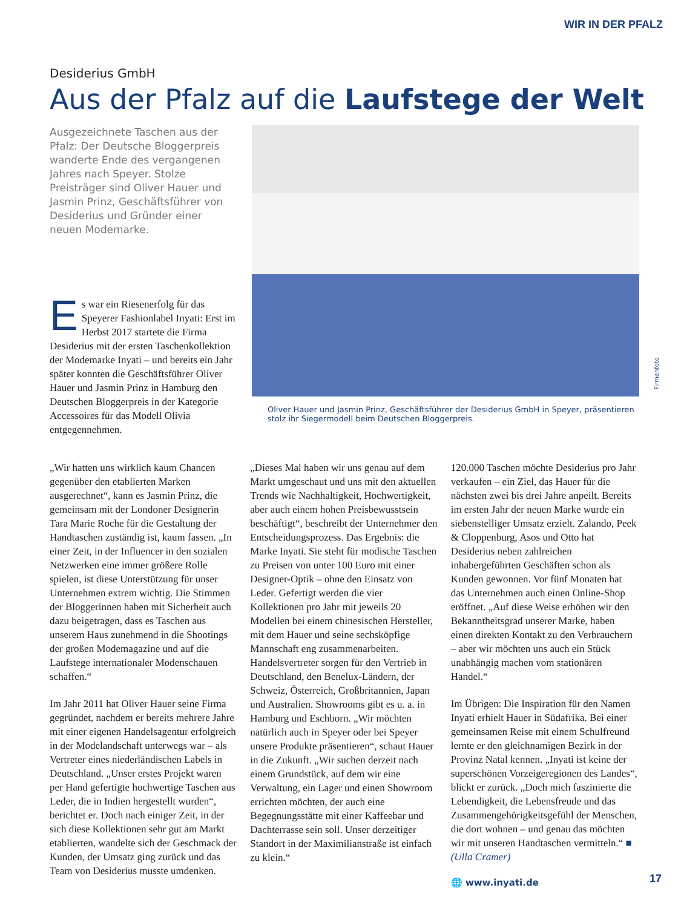WIR IN DER PFALZ
Desiderius GmbH
Aus der Pfalz auf die Laufstege der Welt
Ausgezeichnete Taschen aus der Pfalz: Der Deutsche Bloggerpreis wanderte Ende des vergangenen Jahres nach Speyer. Stolze Preisträger sind Oliver Hauer und Jasmin Prinz, Geschäftsführer von Desiderius und Gründer einer neuen Modemarke.
Es war ein Riesenerfolg für das Speyerer Fashionlabel Inyati: Erst im Herbst 2017 startete die Firma Desiderius mit der ersten Taschenkollektion der Modemarke Inyati – und bereits ein Jahr später konnten die Geschäftsführer Oliver Hauer und Jasmin Prinz in Hamburg den Deutschen Bloggerpreis in der Kategorie Accessoires für das Modell Olivia entgegennehmen.
Oliver Hauer und Jasmin Prinz, Geschäftsführer der Desiderius GmbH in Speyer, präsentieren stolz ihr Siegermodell beim Deutschen Bloggerpreis.
Firmenfoto
„Wir hatten uns wirklich kaum Chancen gegenüber den etablierten Marken ausgerechnet“, kann es Jasmin Prinz, die gemeinsam mit der Londoner Designerin Tara Marie Roche für die Gestaltung der Handtaschen zuständig ist, kaum fassen. „In einer Zeit, in der Influencer in den sozialen Netzwerken eine immer größere Rolle spielen, ist diese Unterstützung für unser Unternehmen extrem wichtig. Die Stimmen der Bloggerinnen haben mit Sicherheit auch dazu beigetragen, dass es Taschen aus unserem Haus zunehmend in die Shootings der großen Modemagazine und auf die Laufstege internationaler Modenschauen schaffen.“
Im Jahr 2011 hat Oliver Hauer seine Firma gegründet, nachdem er bereits mehrere Jahre mit einer eigenen Handelsagentur erfolgreich in der Modelandschaft unterwegs war – als Vertreter eines niederländischen Labels in Deutschland. „Unser erstes Projekt waren per Hand gefertigte hochwertige Taschen aus Leder, die in Indien hergestellt wurden“, berichtet er. Doch nach einiger Zeit, in der sich diese Kollektionen sehr gut am Markt etablierten, wandelte sich der Geschmack der Kunden, der Umsatz ging zurück und das Team von Desiderius musste umdenken.
„Dieses Mal haben wir uns genau auf dem Markt umgeschaut und uns mit den aktuellen Trends wie Nachhaltigkeit, Hochwertigkeit, aber auch einem hohen Preisbewusstsein beschäftigt“, beschreibt der Unternehmer den Entscheidungsprozess. Das Ergebnis: die Marke Inyati. Sie steht für modische Taschen zu Preisen von unter 100 Euro mit einer Designer-Optik – ohne den Einsatz von Leder. Gefertigt werden die vier Kollektionen pro Jahr mit jeweils 20 Modellen bei einem chinesischen Hersteller, mit dem Hauer und seine sechsköpfige Mannschaft eng zusammenarbeiten. Handelsvertreter sorgen für den Vertrieb in Deutschland, den Benelux-Ländern, der Schweiz, Österreich, Großbritannien, Japan und Australien. Showrooms gibt es u. a. in Hamburg und Eschborn. „Wir möchten natürlich auch in Speyer oder bei Speyer unsere Produkte präsentieren“, schaut Hauer in die Zukunft. „Wir suchen derzeit nach einem Grundstück, auf dem wir eine Verwaltung, ein Lager und einen Showroom errichten möchten, der auch eine Begegnungsstätte mit einer Kaffeebar und Dachterrasse sein soll. Unser derzeitiger Standort in der Maximilianstraße ist einfach zu klein.“
120.000 Taschen möchte Desiderius pro Jahr verkaufen – ein Ziel, das Hauer für die nächsten zwei bis drei Jahre anpeilt. Bereits im ersten Jahr der neuen Marke wurde ein siebenstelliger Umsatz erzielt. Zalando, Peek & Cloppenburg, Asos und Otto hat Desiderius neben zahlreichen inhabergeführten Geschäften schon als Kunden gewonnen. Vor fünf Monaten hat das Unternehmen auch einen Online-Shop eröffnet. „Auf diese Weise erhöhen wir den Bekanntheitsgrad unserer Marke, haben einen direkten Kontakt zu den Verbrauchern – aber wir möchten uns auch ein Stück unabhängig machen vom stationären Handel.“
Im Übrigen: Die Inspiration für den Namen Inyati erhielt Hauer in Südafrika. Bei einer gemeinsamen Reise mit einem Schulfreund lernte er den gleichnamigen Bezirk in der Provinz Natal kennen. „Inyati ist keine der superschönen Vorzeigeregionen des Landes“, blickt er zurück. „Doch mich faszinierte die Lebendigkeit, die Lebensfreude und das Zusammengehörigkeitsgefühl der Menschen, die dort wohnen – und genau das möchten wir mit unseren Handtaschen vermitteln.“ ■ (Ulla Cramer)
🌐 www.inyati.de
17